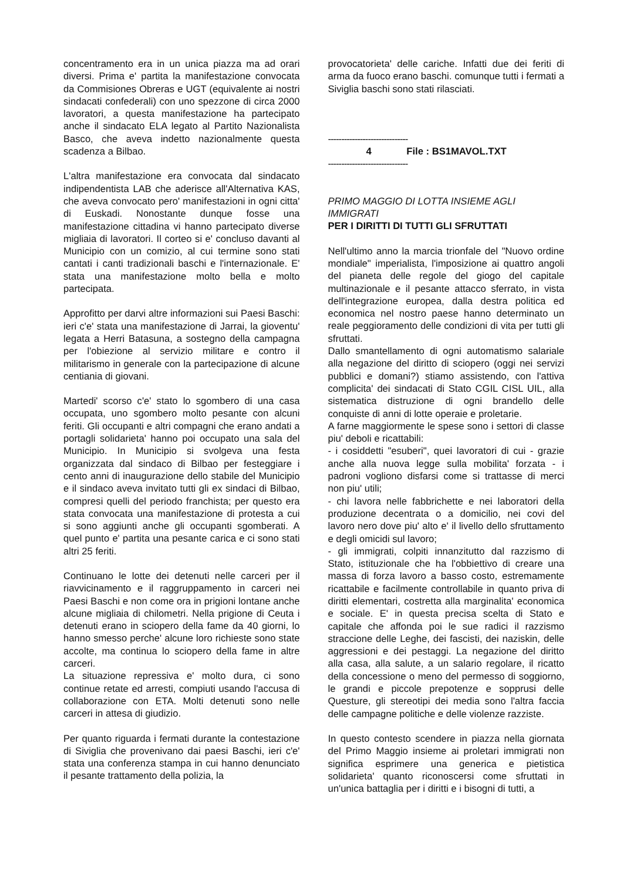concentramento era in un unica piazza ma ad orari diversi. Prima e' partita la manifestazione convocata da Commisiones Obreras e UGT (equivalente ai nostri sindacati confederali) con uno spezzone di circa 2000 lavoratori, a questa manifestazione ha partecipato anche il sindacato ELA legato al Partito Nazionalista Basco, che aveva indetto nazionalmente questa scadenza a Bilbao.
L'altra manifestazione era convocata dal sindacato indipendentista LAB che aderisce all'Alternativa KAS, che aveva convocato pero' manifestazioni in ogni citta' di Euskadi. Nonostante dunque fosse una manifestazione cittadina vi hanno partecipato diverse migliaia di lavoratori. Il corteo si e' concluso davanti al Municipio con un comizio, al cui termine sono stati cantati i canti tradizionali baschi e l'internazionale. E' stata una manifestazione molto bella e molto partecipata.
Approfitto per darvi altre informazioni sui Paesi Baschi: ieri c'e' stata una manifestazione di Jarrai, la gioventu' legata a Herri Batasuna, a sostegno della campagna per l'obiezione al servizio militare e contro il militarismo in generale con la partecipazione di alcune centiania di giovani.
Martedi' scorso c'e' stato lo sgombero di una casa occupata, uno sgombero molto pesante con alcuni feriti. Gli occupanti e altri compagni che erano andati a portagli solidarieta' hanno poi occupato una sala del Municipio. In Municipio si svolgeva una festa organizzata dal sindaco di Bilbao per festeggiare i cento anni di inaugurazione dello stabile del Municipio e il sindaco aveva invitato tutti gli ex sindaci di Bilbao, compresi quelli del periodo franchista; per questo era stata convocata una manifestazione di protesta a cui si sono aggiunti anche gli occupanti sgomberati. A quel punto e' partita una pesante carica e ci sono stati altri 25 feriti.
Continuano le lotte dei detenuti nelle carceri per il riavvicinamento e il raggruppamento in carceri nei Paesi Baschi e non come ora in prigioni lontane anche alcune migliaia di chilometri. Nella prigione di Ceuta i detenuti erano in sciopero della fame da 40 giorni, lo hanno smesso perche' alcune loro richieste sono state accolte, ma continua lo sciopero della fame in altre carceri.
La situazione repressiva e' molto dura, ci sono continue retate ed arresti, compiuti usando l'accusa di collaborazione con ETA. Molti detenuti sono nelle carceri in attesa di giudizio.
Per quanto riguarda i fermati durante la contestazione di Siviglia che provenivano dai paesi Baschi, ieri c'e' stata una conferenza stampa in cui hanno denunciato il pesante trattamento della polizia, la
provocatorieta' delle cariche. Infatti due dei feriti di arma da fuoco erano baschi. comunque tutti i fermati a Siviglia baschi sono stati rilasciati.
------------------------------
4 File : BS1MAVOL.TXT
------------------------------
PRIMO MAGGIO DI LOTTA INSIEME AGLI IMMIGRATI
PER I DIRITTI DI TUTTI GLI SFRUTTATI
Nell'ultimo anno la marcia trionfale del "Nuovo ordine mondiale" imperialista, l'imposizione ai quattro angoli del pianeta delle regole del giogo del capitale multinazionale e il pesante attacco sferrato, in vista dell'integrazione europea, dalla destra politica ed economica nel nostro paese hanno determinato un reale peggioramento delle condizioni di vita per tutti gli sfruttati.
Dallo smantellamento di ogni automatismo salariale alla negazione del diritto di sciopero (oggi nei servizi pubblici e domani?) stiamo assistendo, con l'attiva complicita' dei sindacati di Stato CGIL CISL UIL, alla sistematica distruzione di ogni brandello delle conquiste di anni di lotte operaie e proletarie.
A farne maggiormente le spese sono i settori di classe piu' deboli e ricattabili:
- i cosiddetti "esuberi", quei lavoratori di cui - grazie anche alla nuova legge sulla mobilita' forzata - i padroni vogliono disfarsi come si trattasse di merci non piu' utili;
- chi lavora nelle fabbrichette e nei laboratori della produzione decentrata o a domicilio, nei covi del lavoro nero dove piu' alto e' il livello dello sfruttamento e degli omicidi sul lavoro;
- gli immigrati, colpiti innanzitutto dal razzismo di Stato, istituzionale che ha l'obbiettivo di creare una massa di forza lavoro a basso costo, estremamente ricattabile e facilmente controllabile in quanto priva di diritti elementari, costretta alla marginalita' economica e sociale. E' in questa precisa scelta di Stato e capitale che affonda poi le sue radici il razzismo straccione delle Leghe, dei fascisti, dei naziskin, delle aggressioni e dei pestaggi. La negazione del diritto alla casa, alla salute, a un salario regolare, il ricatto della concessione o meno del permesso di soggiorno, le grandi e piccole prepotenze e sopprusi delle Questure, gli stereotipi dei media sono l'altra faccia delle campagne politiche e delle violenze razziste.
In questo contesto scendere in piazza nella giornata del Primo Maggio insieme ai proletari immigrati non significa esprimere una generica e pietistica solidarieta' quanto riconoscersi come sfruttati in un'unica battaglia per i diritti e i bisogni di tutti, a